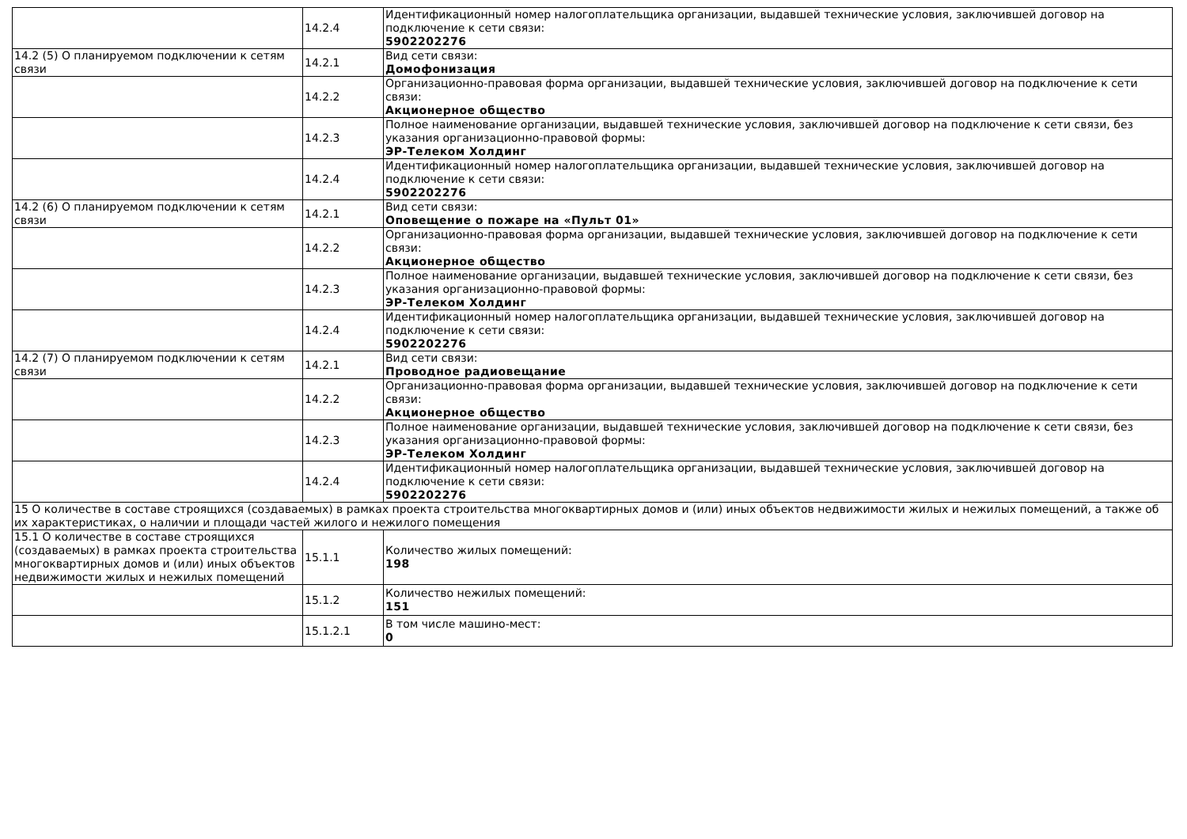| | 14.2.4 | Идентификационный номер налогоплательщика организации, выдавшей технические условия, заключившей договор на подключение к сети связи: 5902202276 |
| 14.2 (5) О планируемом подключении к сетям связи | 14.2.1 | Вид сети связи: Домофонизация |
| | 14.2.2 | Организационно-правовая форма организации, выдавшей технические условия, заключившей договор на подключение к сети связи: Акционерное общество |
| | 14.2.3 | Полное наименование организации, выдавшей технические условия, заключившей договор на подключение к сети связи, без указания организационно-правовой формы: ЭР-Телеком Холдинг |
| | 14.2.4 | Идентификационный номер налогоплательщика организации, выдавшей технические условия, заключившей договор на подключение к сети связи: 5902202276 |
| 14.2 (6) О планируемом подключении к сетям связи | 14.2.1 | Вид сети связи: Оповещение о пожаре на «Пульт 01» |
| | 14.2.2 | Организационно-правовая форма организации, выдавшей технические условия, заключившей договор на подключение к сети связи: Акционерное общество |
| | 14.2.3 | Полное наименование организации, выдавшей технические условия, заключившей договор на подключение к сети связи, без указания организационно-правовой формы: ЭР-Телеком Холдинг |
| | 14.2.4 | Идентификационный номер налогоплательщика организации, выдавшей технические условия, заключившей договор на подключение к сети связи: 5902202276 |
| 14.2 (7) О планируемом подключении к сетям связи | 14.2.1 | Вид сети связи: Проводное радиовещание |
| | 14.2.2 | Организационно-правовая форма организации, выдавшей технические условия, заключившей договор на подключение к сети связи: Акционерное общество |
| | 14.2.3 | Полное наименование организации, выдавшей технические условия, заключившей договор на подключение к сети связи, без указания организационно-правовой формы: ЭР-Телеком Холдинг |
| | 14.2.4 | Идентификационный номер налогоплательщика организации, выдавшей технические условия, заключившей договор на подключение к сети связи: 5902202276 |
| 15 О количестве в составе строящихся (создаваемых) в рамках проекта строительства многоквартирных домов и (или) иных объектов недвижимости жилых и нежилых помещений, а также об их характеристиках, о наличии и площади частей жилого и нежилого помещения | | |
| 15.1 О количестве в составе строящихся (создаваемых) в рамках проекта строительства многоквартирных домов и (или) иных объектов недвижимости жилых и нежилых помещений | 15.1.1 | Количество жилых помещений: 198 |
| | 15.1.2 | Количество нежилых помещений: 151 |
| | 15.1.2.1 | В том числе машино-мест: 0 |